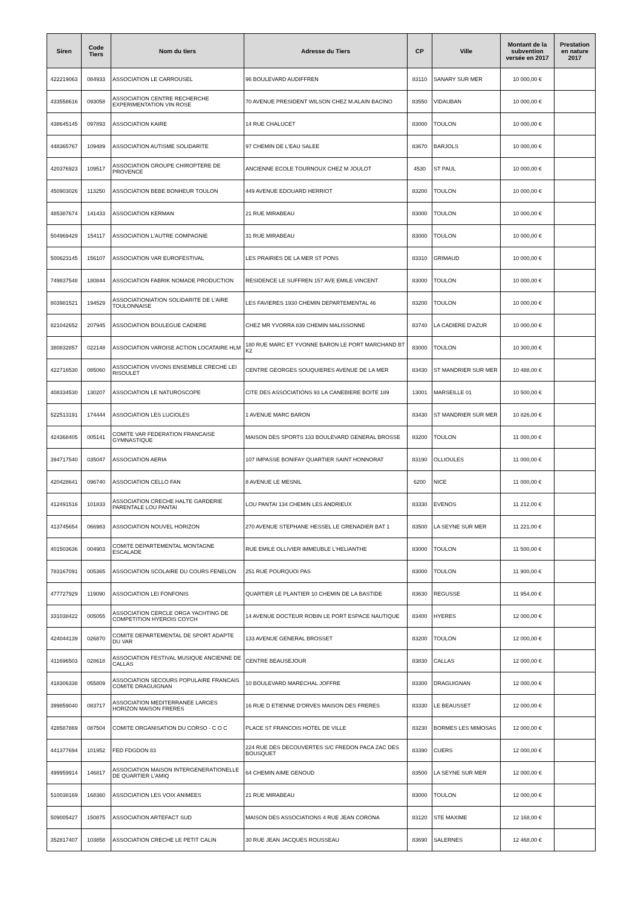| Siren | Code Tiers | Nom du tiers | Adresse du Tiers | CP | Ville | Montant de la subvention versée en 2017 | Prestation en nature 2017 |
| --- | --- | --- | --- | --- | --- | --- | --- |
| 422219063 | 084933 | ASSOCIATION LE CARROUSEL | 96 BOULEVARD AUDIFFREN | 83110 | SANARY SUR MER | 10 000,00 € | |
| 433558616 | 093058 | ASSOCIATION CENTRE RECHERCHE EXPERIMENTATION VIN ROSE | 70 AVENUE PRESIDENT WILSON CHEZ M.ALAIN BACINO | 83550 | VIDAUBAN | 10 000,00 € | |
| 438645145 | 097893 | ASSOCIATION KAIRE | 14 RUE CHALUCET | 83000 | TOULON | 10 000,00 € | |
| 448365767 | 109489 | ASSOCIATION AUTISME SOLIDARITE | 97 CHEMIN DE L'EAU SALEE | 83670 | BARJOLS | 10 000,00 € | |
| 420376923 | 109517 | ASSOCIATION GROUPE CHIROPTERE DE PROVENCE | ANCIENNE ECOLE TOURNOUX CHEZ M JOULOT | 4530 | ST PAUL | 10 000,00 € | |
| 450903026 | 113250 | ASSOCIATION BEBE BONHEUR TOULON | 449 AVENUE EDOUARD HERRIOT | 83200 | TOULON | 10 000,00 € | |
| 485387674 | 141433 | ASSOCIATION KERMAN | 21 RUE MIRABEAU | 83000 | TOULON | 10 000,00 € | |
| 504969429 | 154117 | ASSOCIATION L'AUTRE COMPAGNIE | 31 RUE MIRABEAU | 83000 | TOULON | 10 000,00 € | |
| 500623145 | 156107 | ASSOCIATION VAR EUROFESTIVAL | LES PRAIRIES DE LA MER ST PONS | 83310 | GRIMAUD | 10 000,00 € | |
| 749837548 | 180844 | ASSOCIATION FABRIK NOMADE PRODUCTION | RESIDENCE LE SUFFREN 157 AVE EMILE VINCENT | 83000 | TOULON | 10 000,00 € | |
| 803981521 | 194529 | ASSOCIATIONIATION SOLIDARITE DE L'AIRE TOULONNAISE | LES FAVIERES 1930 CHEMIN DEPARTEMENTAL 46 | 83200 | TOULON | 10 000,00 € | |
| 821042652 | 207945 | ASSOCIATION BOULEGUE CADIERE | CHEZ MR YVORRA 839 CHEMIN MALISSONNE | 83740 | LA CADIERE D'AZUR | 10 000,00 € | |
| 380832857 | 022148 | ASSOCIATION VAROISE ACTION LOCATAIRE HLM | 180 RUE MARC ET YVONNE BARON LE PORT MARCHAND BT K2 | 83000 | TOULON | 10 300,00 € | |
| 422716530 | 085060 | ASSOCIATION VIVONS ENSEMBLE CRECHE LEI RISOULET | CENTRE GEORGES SOUQUIERES AVENUE DE LA MER | 83430 | ST MANDRIER SUR MER | 10 488,00 € | |
| 408334530 | 130207 | ASSOCIATION LE NATUROSCOPE | CITE DES ASSOCIATIONS 93 LA CANEBIERE BOITE 189 | 13001 | MARSEILLE 01 | 10 500,00 € | |
| 522513191 | 174444 | ASSOCIATION LES LUCIOLES | 1 AVENUE MARC BARON | 83430 | ST MANDRIER SUR MER | 10 826,00 € | |
| 424368405 | 005141 | COMITE VAR FEDERATION FRANCAISE GYMNASTIQUE | MAISON DES SPORTS 133 BOULEVARD GENERAL BROSSE | 83200 | TOULON | 11 000,00 € | |
| 394717540 | 035047 | ASSOCIATION AERIA | 107 IMPASSE BONIFAY QUARTIER SAINT HONNORAT | 83190 | OLLIOULES | 11 000,00 € | |
| 420428641 | 096740 | ASSOCIATION CELLO FAN | 8 AVENUE LE MESNIL | 6200 | NICE | 11 000,00 € | |
| 412491516 | 101833 | ASSOCIATION CRECHE HALTE GARDERIE PARENTALE LOU PANTAI | LOU PANTAI 134 CHEMIN LES ANDRIEUX | 83330 | EVENOS | 11 212,00 € | |
| 413745654 | 066983 | ASSOCIATION NOUVEL HORIZON | 270 AVENUE STEPHANE HESSEL LE GRENADIER BAT 1 | 83500 | LA SEYNE SUR MER | 11 221,00 € | |
| 401503636 | 004903 | COMITE DEPARTEMENTAL MONTAGNE ESCALADE | RUE EMILE OLLIVIER IMMEUBLE L'HELIANTHE | 83000 | TOULON | 11 500,00 € | |
| 783167091 | 005365 | ASSOCIATION SCOLAIRE DU COURS FENELON | 251 RUE POURQUOI PAS | 83000 | TOULON | 11 900,00 € | |
| 477727929 | 119090 | ASSOCIATION LEI FONFONIS | QUARTIER LE PLANTIER 10 CHEMIN DE LA BASTIDE | 83630 | REGUSSE | 11 954,00 € | |
| 331038422 | 005055 | ASSOCIATION CERCLE ORGA YACHTING DE COMPETITION HYEROIS COYCH | 14 AVENUE DOCTEUR ROBIN LE PORT ESPACE NAUTIQUE | 83400 | HYERES | 12 000,00 € | |
| 424044139 | 026870 | COMITE DEPARTEMENTAL DE SPORT ADAPTE DU VAR | 133 AVENUE GENERAL BROSSET | 83200 | TOULON | 12 000,00 € | |
| 411696503 | 028618 | ASSOCIATION FESTIVAL MUSIQUE ANCIENNE DE CALLAS | CENTRE BEAUSEJOUR | 83830 | CALLAS | 12 000,00 € | |
| 418306338 | 055809 | ASSOCIATION SECOURS POPULAIRE FRANCAIS COMITE DRAGUIGNAN | 10 BOULEVARD MARECHAL JOFFRE | 83300 | DRAGUIGNAN | 12 000,00 € | |
| 399859040 | 083717 | ASSOCIATION MEDITERRANEE LARGES HORIZON MAISON FRERES | 16 RUE D ETIENNE D'ORVES MAISON DES FRERES | 83330 | LE BEAUSSET | 12 000,00 € | |
| 428587869 | 087504 | COMITE ORGANISATION DU CORSO - C O C | PLACE ST FRANCOIS HOTEL DE VILLE | 83230 | BORMES LES MIMOSAS | 12 000,00 € | |
| 441377694 | 101952 | FED FDGDON 83 | 224 RUE DES DECOUVERTES S/C FREDON PACA ZAC DES BOUSQUET | 83390 | CUERS | 12 000,00 € | |
| 499959914 | 146817 | ASSOCIATION MAISON INTERGENERATIONELLE DE QUARTIER L'AMIQ | 64 CHEMIN AIME GENOUD | 83500 | LA SEYNE SUR MER | 12 000,00 € | |
| 510038169 | 168360 | ASSOCIATION LES VOIX ANIMEES | 21 RUE MIRABEAU | 83000 | TOULON | 12 000,00 € | |
| 509005427 | 150875 | ASSOCIATION ARTEFACT SUD | MAISON DES ASSOCIATIONS 4 RUE JEAN CORONA | 83120 | STE MAXIME | 12 168,00 € | |
| 352817407 | 103858 | ASSOCIATION CRECHE LE PETIT CALIN | 30 RUE JEAN JACQUES ROUSSEAU | 83690 | SALERNES | 12 468,00 € | |